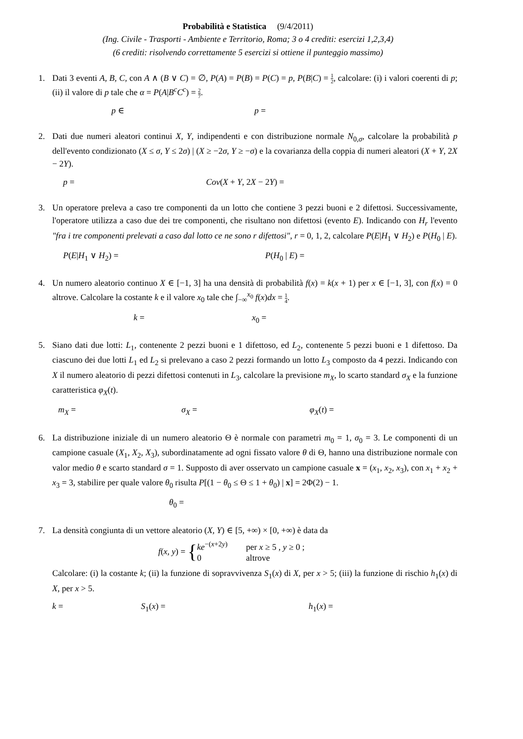Probabilità e Statistica (9/4/2011)
(Ing. Civile - Trasporti - Ambiente e Territorio, Roma; 3 o 4 crediti: esercizi 1,2,3,4)
(6 crediti: risolvendo correttamente 5 esercizi si ottiene il punteggio massimo)
1. Dati 3 eventi A, B, C, con A ∧ (B ∨ C) = ∅, P(A) = P(B) = P(C) = p, P(B|C) = 1 2, calcolare: (i) i valori coerenti di p; (ii) il valore di p tale che α = P(A|B<sup>c</sup>C<sup>c</sup>) = 2 7.
p ∈ p =
2. Dati due numeri aleatori continui X, Y, indipendenti e con distribuzione normale N<sub>0,σ</sub>, calcolare la probabilità p dell'evento condizionato (X ≤ σ, Y ≤ 2σ) | (X ≥ −2σ, Y ≥ −σ) e la covarianza della coppia di numeri aleatori (X + Y, 2X − 2Y).
p = Cov(X + Y, 2X − 2Y) =
3. Un operatore preleva a caso tre componenti da un lotto che contiene 3 pezzi buoni e 2 difettosi. Successivamente, l'operatore utilizza a caso due dei tre componenti, che risultano non difettosi (evento E). Indicando con H<sub>r</sub> l'evento "fra i tre componenti prelevati a caso dal lotto ce ne sono r difettosi", r = 0, 1, 2, calcolare P(E|H<sub>1</sub> ∨ H<sub>2</sub>) e P(H<sub>0</sub> | E).
P(E|H<sub>1</sub> ∨ H<sub>2</sub>) = P(H<sub>0</sub> | E) =
4. Un numero aleatorio continuo X ∈ [−1, 3] ha una densità di probabilità f(x) = k(x + 1) per x ∈ [−1, 3], con f(x) = 0 altrove. Calcolare la costante k e il valore x<sub>0</sub> tale che ∫<sub>−∞</sub><sup>x<sub>0</sub></sup> f(x)dx = 1 4.
k = x<sub>0</sub> =
5. Siano dati due lotti: L<sub>1</sub>, contenente 2 pezzi buoni e 1 difettoso, ed L<sub>2</sub>, contenente 5 pezzi buoni e 1 difettoso. Da ciascuno dei due lotti L<sub>1</sub> ed L<sub>2</sub> si prelevano a caso 2 pezzi formando un lotto L<sub>3</sub> composto da 4 pezzi. Indicando con X il numero aleatorio di pezzi difettosi contenuti in L<sub>3</sub>, calcolare la previsione m<sub>X</sub>, lo scarto standard σ<sub>X</sub> e la funzione caratteristica φ<sub>X</sub>(t).
m<sub>X</sub> = σ<sub>X</sub> = φ<sub>X</sub>(t) =
6. La distribuzione iniziale di un numero aleatorio Θ è normale con parametri m<sub>0</sub> = 1, σ<sub>0</sub> = 3. Le componenti di un campione casuale (X<sub>1</sub>, X<sub>2</sub>, X<sub>3</sub>), subordinatamente ad ogni fissato valore θ di Θ, hanno una distribuzione normale con valor medio θ e scarto standard σ = 1. Supposto di aver osservato un campione casuale x = (x<sub>1</sub>, x<sub>2</sub>, x<sub>3</sub>), con x<sub>1</sub> + x<sub>2</sub> + x<sub>3</sub> = 3, stabilire per quale valore θ<sub>0</sub> risulta P[(1 − θ<sub>0</sub> ≤ Θ ≤ 1 + θ<sub>0</sub>) | x] = 2Φ(2) − 1.
θ<sub>0</sub> =
7. La densità congiunta di un vettore aleatorio (X, Y) ∈ [5, +∞) × [0, +∞) è data da
f(x, y) = { ke<sup>−(x+2y)</sup> per x ≥ 5 , y ≥ 0 ;
0 altrove
Calcolare: (i) la costante k; (ii) la funzione di sopravvivenza S<sub>1</sub>(x) di X, per x > 5; (iii) la funzione di rischio h<sub>1</sub>(x) di X, per x > 5.
k = S<sub>1</sub>(x) = h<sub>1</sub>(x) =